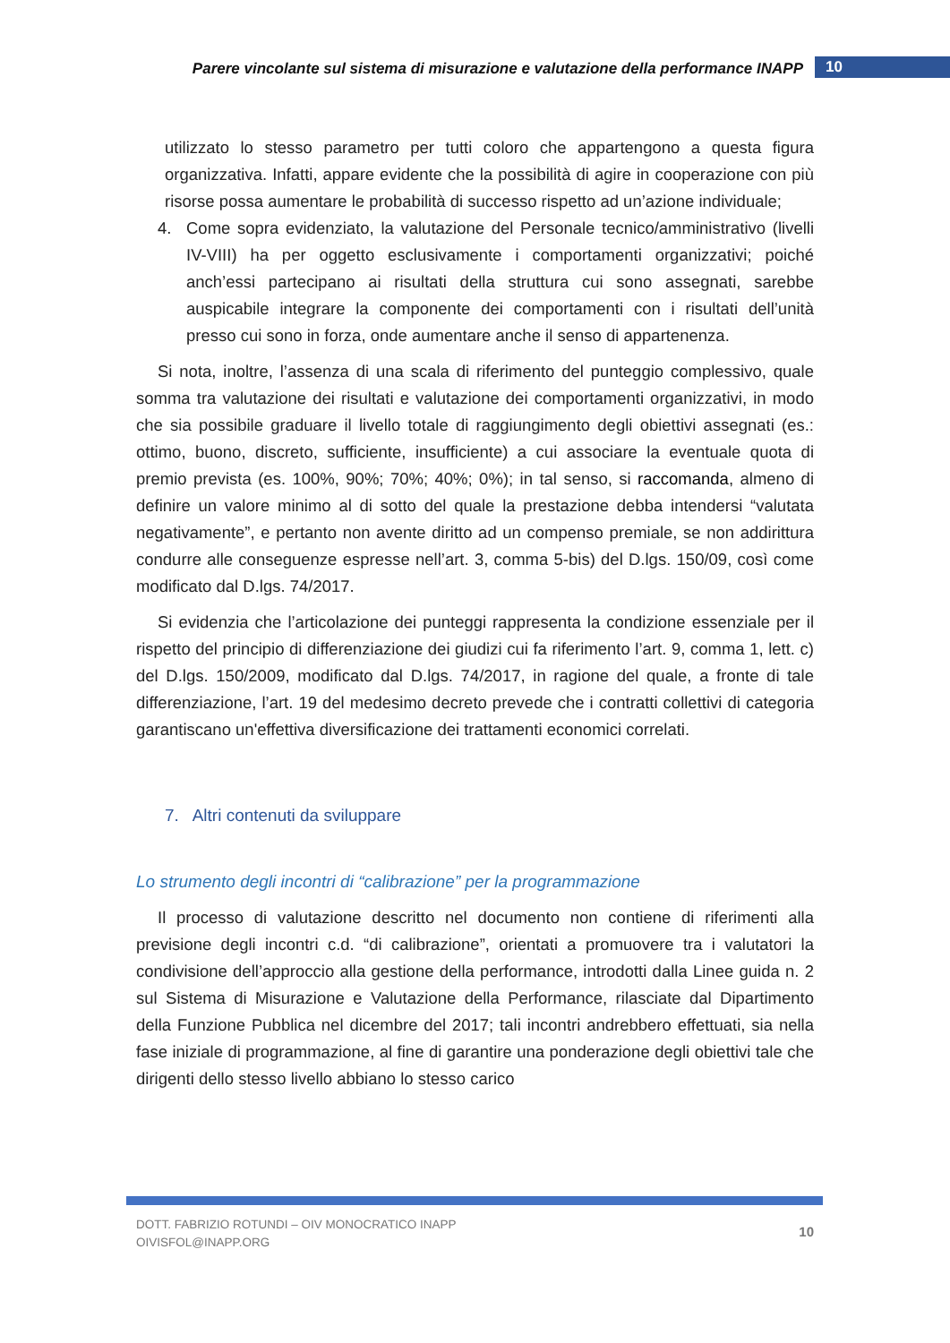Parere vincolante sul sistema di misurazione e valutazione della performance INAPP 10
utilizzato lo stesso parametro per tutti coloro che appartengono a questa figura organizzativa. Infatti, appare evidente che la possibilità di agire in cooperazione con più risorse possa aumentare le probabilità di successo rispetto ad un’azione individuale;
4. Come sopra evidenziato, la valutazione del Personale tecnico/amministrativo (livelli IV-VIII) ha per oggetto esclusivamente i comportamenti organizzativi; poiché anch’essi partecipano ai risultati della struttura cui sono assegnati, sarebbe auspicabile integrare la componente dei comportamenti con i risultati dell’unità presso cui sono in forza, onde aumentare anche il senso di appartenenza.
Si nota, inoltre, l’assenza di una scala di riferimento del punteggio complessivo, quale somma tra valutazione dei risultati e valutazione dei comportamenti organizzativi, in modo che sia possibile graduare il livello totale di raggiungimento degli obiettivi assegnati (es.: ottimo, buono, discreto, sufficiente, insufficiente) a cui associare la eventuale quota di premio prevista (es. 100%, 90%; 70%; 40%; 0%); in tal senso, si raccomanda, almeno di definire un valore minimo al di sotto del quale la prestazione debba intendersi “valutata negativamente”, e pertanto non avente diritto ad un compenso premiale, se non addirittura condurre alle conseguenze espresse nell’art. 3, comma 5-bis) del D.lgs. 150/09, così come modificato dal D.lgs. 74/2017.
Si evidenzia che l’articolazione dei punteggi rappresenta la condizione essenziale per il rispetto del principio di differenziazione dei giudizi cui fa riferimento l’art. 9, comma 1, lett. c) del D.lgs. 150/2009, modificato dal D.lgs. 74/2017, in ragione del quale, a fronte di tale differenziazione, l’art. 19 del medesimo decreto prevede che i contratti collettivi di categoria garantiscano un'effettiva diversificazione dei trattamenti economici correlati.
7. Altri contenuti da sviluppare
Lo strumento degli incontri di “calibrazione” per la programmazione
Il processo di valutazione descritto nel documento non contiene di riferimenti alla previsione degli incontri c.d. “di calibrazione”, orientati a promuovere tra i valutatori la condivisione dell’approccio alla gestione della performance, introdotti dalla Linee guida n. 2 sul Sistema di Misurazione e Valutazione della Performance, rilasciate dal Dipartimento della Funzione Pubblica nel dicembre del 2017; tali incontri andrebbero effettuati, sia nella fase iniziale di programmazione, al fine di garantire una ponderazione degli obiettivi tale che dirigenti dello stesso livello abbiano lo stesso carico
DOTT. FABRIZIO ROTUNDI – OIV MONOCRATICO INAPP
OIVISFOL@INAPP.ORG
10